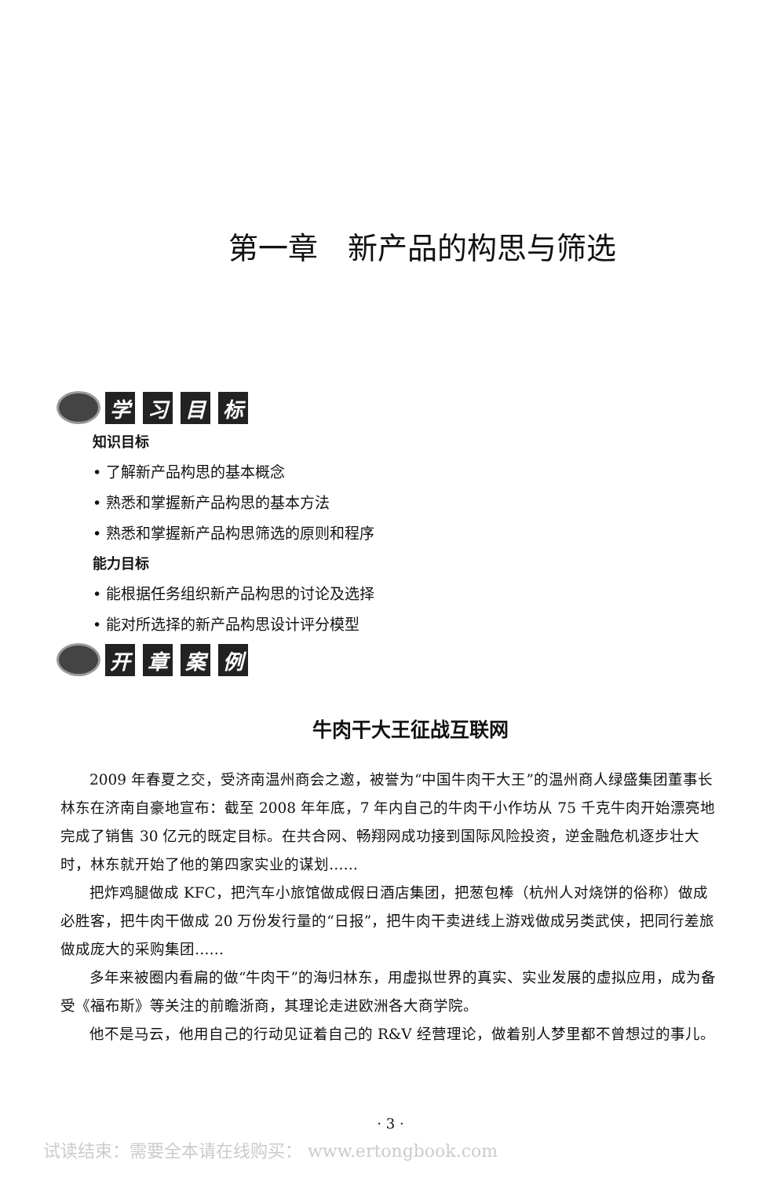第一章　新产品的构思与筛选
学习目标
知识目标
• 了解新产品构思的基本概念
• 熟悉和掌握新产品构思的基本方法
• 熟悉和掌握新产品构思筛选的原则和程序
能力目标
• 能根据任务组织新产品构思的讨论及选择
• 能对所选择的新产品构思设计评分模型
开章案例
牛肉干大王征战互联网
2009 年春夏之交，受济南温州商会之邀，被誉为“中国牛肉干大王”的温州商人绿盛集团董事长林东在济南自豪地宣布：截至 2008 年年底，7 年内自己的牛肉干小作坊从 75 千克牛肉开始漂亮地完成了销售 30 亿元的既定目标。在共合网、畅翔网成功接到国际风险投资，逆金融危机逐步壮大时，林东就开始了他的第四家实业的谋划……
把炸鸡腿做成 KFC，把汽车小旅馆做成假日酒店集团，把葱包棒（杭州人对烧饼的俗称）做成必胜客，把牛肉干做成 20 万份发行量的“日报”，把牛肉干卖进线上游戏做成另类武侠，把同行差旅做成庞大的采购集团……
多年来被圈内看扁的做“牛肉干”的海归林东，用虚拟世界的真实、实业发展的虚拟应用，成为备受《福布斯》等关注的前瞻浙商，其理论走进欧洲各大商学院。
他不是马云，他用自己的行动见证着自己的 R&V 经营理论，做着别人梦里都不曾想过的事儿。
· 3 ·
试读结束：需要全本请在线购买： www.ertongbook.com